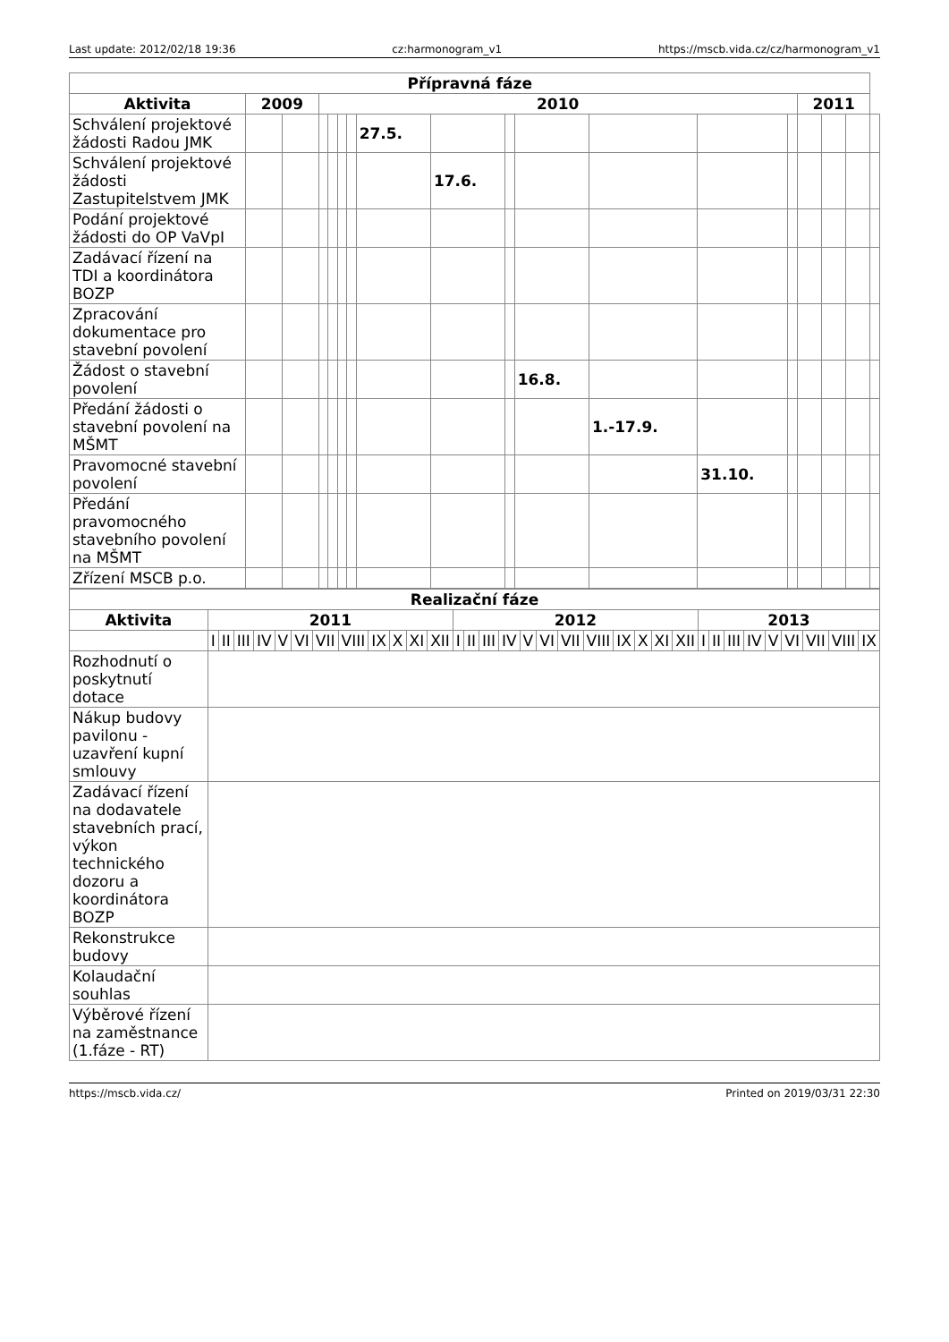Last update: 2012/02/18 19:36 cz:harmonogram_v1 https://mscb.vida.cz/cz/harmonogram_v1
| Přípravná fáze | | | | | | | | | | | | | | | | | |
| --- | --- | --- | --- | --- | --- | --- | --- | --- | --- | --- | --- | --- | --- | --- | --- | --- | --- |
| Aktivita | 2009 | | 2010 | | | | | | | | | | | 2011 | | | |
| Schválení projektové žádosti Radou JMK | | | | | | | 27.5. | | | | | | | | | | |
| Schválení projektové žádosti Zastupitelstvem JMK | | | | | | | | 17.6. | | | | | | | | | |
| Podání projektové žádosti do OP VaVpI | | | | | | | | | | | | | | | | | |
| Zadávací řízení na TDI a koordinátora BOZP | | | | | | | | | | | | | | | | | |
| Zpracování dokumentace pro stavební povolení | | | | | | | | | | | | | | | | | |
| Žádost o stavební povolení | | | | | | | | | | 16.8. | | | | | | | |
| Předání žádosti o stavební povolení na MŠMT | | | | | | | | | | | 1.-17.9. | | | | | | |
| Pravomocné stavební povolení | | | | | | | | | | | | 31.10. | | | | | |
| Předání pravomocného stavebního povolení na MŠMT | | | | | | | | | | | | | | | | | |
| Zřízení MSCB p.o. | | | | | | | | | | | | | | | | | |
| Realizační fáze | | | | | | | | | | | | | | | | | | | | | | | | | | | | | | | | | |
| --- | --- | --- | --- | --- | --- | --- | --- | --- | --- | --- | --- | --- | --- | --- | --- | --- | --- | --- | --- | --- | --- | --- | --- | --- | --- | --- | --- | --- | --- | --- | --- | --- | --- |
| Aktivita | 2011 | | | | | | | | | | | | 2012 | | | | | | | | | | | | 2013 | | | | | | | | |
| | I | II | III | IV | V | VI | VII | VIII | IX | X | XI | XII | I | II | III | IV | V | VI | VII | VIII | IX | X | XI | XII | I | II | III | IV | V | VI | VII | VIII | IX |
| Rozhodnutí o poskytnutí dotace | | | | | | | | | | | | | | | | | | | | | | | | | | | | | | | | | |
| Nákup budovy pavilonu - uzavření kupní smlouvy | | | | | | | | | | | | | | | | | | | | | | | | | | | | | | | | | |
| Zadávací řízení na dodavatele stavebních prací, výkon technického dozoru a koordinátora BOZP | | | | | | | | | | | | | | | | | | | | | | | | | | | | | | | | | |
| Rekonstrukce budovy | | | | | | | | | | | | | | | | | | | | | | | | | | | | | | | | | |
| Kolaudační souhlas | | | | | | | | | | | | | | | | | | | | | | | | | | | | | | | | | |
| Výběrové řízení na zaměstnance (1.fáze - RT) | | | | | | | | | | | | | | | | | | | | | | | | | | | | | | | | | |
https://mscb.vida.cz/ Printed on 2019/03/31 22:30